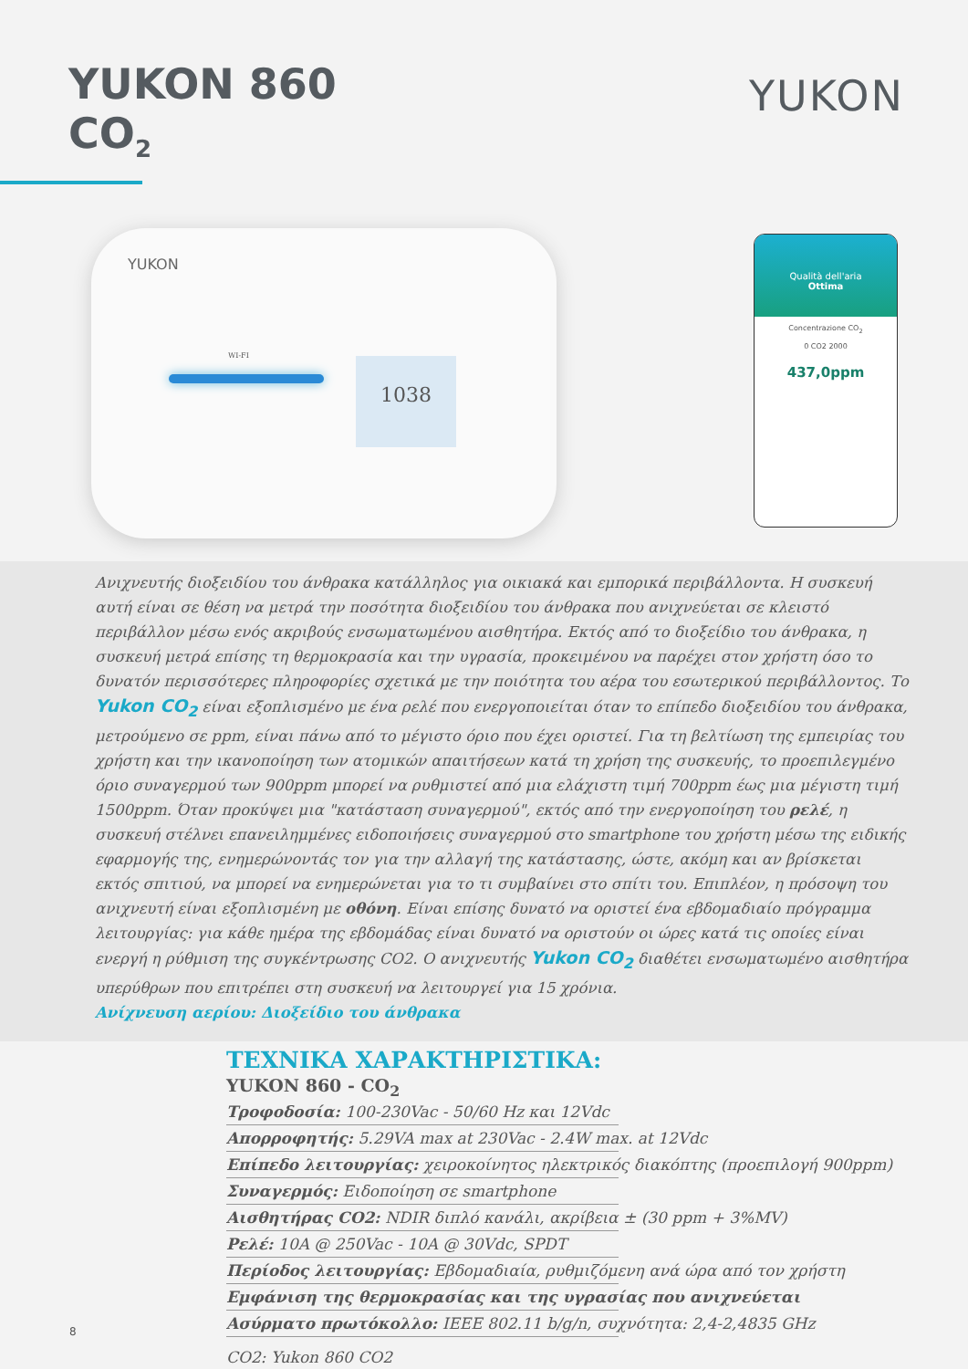YUKON 860
CO<sub>2</sub>
YUKON
YUKON
WI-FI
1038
Qualità dell'aria
Ottima
Concentrazione CO<sub>2</sub>
0 CO2 2000
437,0ppm
Ανιχνευτής διοξειδίου του άνθρακα κατάλληλος για οικιακά και εμπορικά περιβάλλοντα. Η συσκευή αυτή είναι σε θέση να μετρά την ποσότητα διοξειδίου του άνθρακα που ανιχνεύεται σε κλειστό περιβάλλον μέσω ενός ακριβούς ενσωματωμένου αισθητήρα. Εκτός από το διοξείδιο του άνθρακα, η συσκευή μετρά επίσης τη θερμοκρασία και την υγρασία, προκειμένου να παρέχει στον χρήστη όσο το δυνατόν περισσότερες πληροφορίες σχετικά με την ποιότητα του αέρα του εσωτερικού περιβάλλοντος. Το Yukon CO<sub>2</sub> είναι εξοπλισμένο με ένα ρελέ που ενεργοποιείται όταν το επίπεδο διοξειδίου του άνθρακα, μετρούμενο σε ppm, είναι πάνω από το μέγιστο όριο που έχει οριστεί. Για τη βελτίωση της εμπειρίας του χρήστη και την ικανοποίηση των ατομικών απαιτήσεων κατά τη χρήση της συσκευής, το προεπιλεγμένο όριο συναγερμού των 900ppm μπορεί να ρυθμιστεί από μια ελάχιστη τιμή 700ppm έως μια μέγιστη τιμή 1500ppm. Όταν προκύψει μια "κατάσταση συναγερμού", εκτός από την ενεργοποίηση του ρελέ, η συσκευή στέλνει επανειλημμένες ειδοποιήσεις συναγερμού στο smartphone του χρήστη μέσω της ειδικής εφαρμογής της, ενημερώνοντάς τον για την αλλαγή της κατάστασης, ώστε, ακόμη και αν βρίσκεται εκτός σπιτιού, να μπορεί να ενημερώνεται για το τι συμβαίνει στο σπίτι του. Επιπλέον, η πρόσοψη του ανιχνευτή είναι εξοπλισμένη με οθόνη. Είναι επίσης δυνατό να οριστεί ένα εβδομαδιαίο πρόγραμμα λειτουργίας: για κάθε ημέρα της εβδομάδας είναι δυνατό να οριστούν οι ώρες κατά τις οποίες είναι ενεργή η ρύθμιση της συγκέντρωσης CO2. Ο ανιχνευτής Yukon CO<sub>2</sub> διαθέτει ενσωματωμένο αισθητήρα υπερύθρων που επιτρέπει στη συσκευή να λειτουργεί για 15 χρόνια.
Ανίχνευση αερίου: Διοξείδιο του άνθρακα
ΤΕΧΝΙΚΑ ΧΑΡΑΚΤΗΡΙΣΤΙΚΑ:
YUKON 860 - CO<sub>2</sub>
Τροφοδοσία: 100-230Vac - 50/60 Hz και 12Vdc
Απορροφητής: 5.29VA max at 230Vac - 2.4W max. at 12Vdc
Επίπεδο λειτουργίας: χειροκοίνητος ηλεκτρικός διακόπτης (προεπιλογή 900ppm)
Συναγερμός: Ειδοποίηση σε smartphone
Αισθητήρας CO2: NDIR διπλό κανάλι, ακρίβεια ± (30 ppm + 3%MV)
Ρελέ: 10A @ 250Vac - 10A @ 30Vdc, SPDT
Περίοδος λειτουργίας: Εβδομαδιαία, ρυθμιζόμενη ανά ώρα από τον χρήστη
Εμφάνιση της θερμοκρασίας και της υγρασίας που ανιχνεύεται
Ασύρματο πρωτόκολλο: IEEE 802.11 b/g/n, συχνότητα: 2,4-2,4835 GHz
CO2: Yukon 860 CO2
8